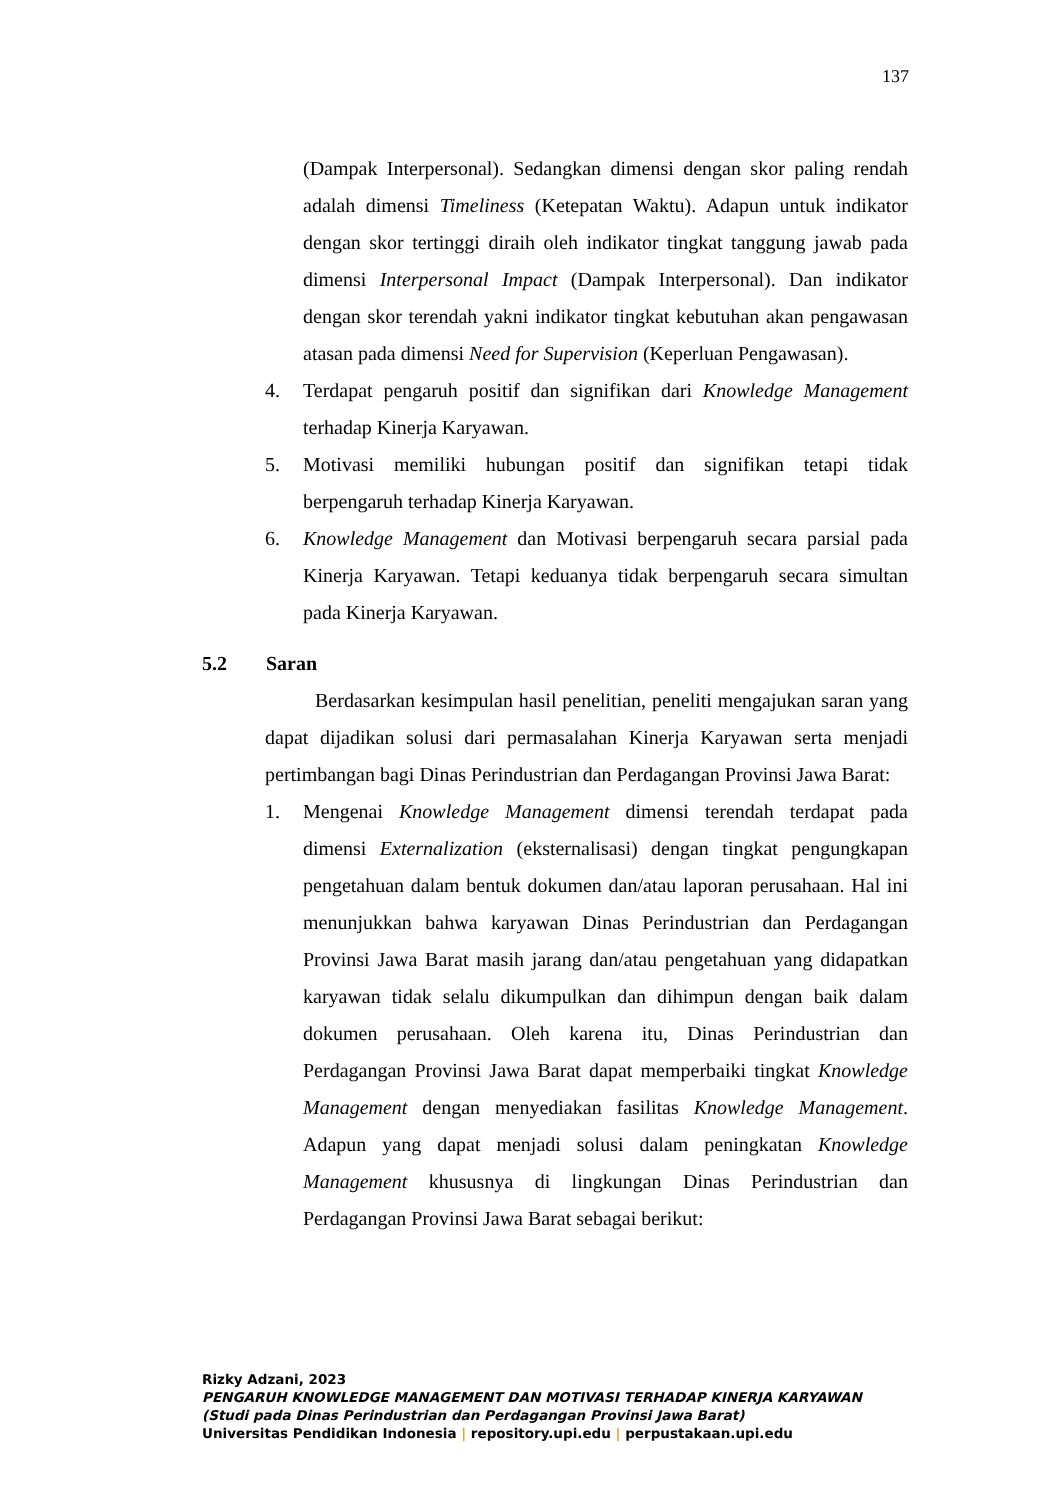137
(Dampak Interpersonal). Sedangkan dimensi dengan skor paling rendah adalah dimensi Timeliness (Ketepatan Waktu). Adapun untuk indikator dengan skor tertinggi diraih oleh indikator tingkat tanggung jawab pada dimensi Interpersonal Impact (Dampak Interpersonal). Dan indikator dengan skor terendah yakni indikator tingkat kebutuhan akan pengawasan atasan pada dimensi Need for Supervision (Keperluan Pengawasan).
4. Terdapat pengaruh positif dan signifikan dari Knowledge Management terhadap Kinerja Karyawan.
5. Motivasi memiliki hubungan positif dan signifikan tetapi tidak berpengaruh terhadap Kinerja Karyawan.
6. Knowledge Management dan Motivasi berpengaruh secara parsial pada Kinerja Karyawan. Tetapi keduanya tidak berpengaruh secara simultan pada Kinerja Karyawan.
5.2 Saran
Berdasarkan kesimpulan hasil penelitian, peneliti mengajukan saran yang dapat dijadikan solusi dari permasalahan Kinerja Karyawan serta menjadi pertimbangan bagi Dinas Perindustrian dan Perdagangan Provinsi Jawa Barat:
1. Mengenai Knowledge Management dimensi terendah terdapat pada dimensi Externalization (eksternalisasi) dengan tingkat pengungkapan pengetahuan dalam bentuk dokumen dan/atau laporan perusahaan. Hal ini menunjukkan bahwa karyawan Dinas Perindustrian dan Perdagangan Provinsi Jawa Barat masih jarang dan/atau pengetahuan yang didapatkan karyawan tidak selalu dikumpulkan dan dihimpun dengan baik dalam dokumen perusahaan. Oleh karena itu, Dinas Perindustrian dan Perdagangan Provinsi Jawa Barat dapat memperbaiki tingkat Knowledge Management dengan menyediakan fasilitas Knowledge Management. Adapun yang dapat menjadi solusi dalam peningkatan Knowledge Management khususnya di lingkungan Dinas Perindustrian dan Perdagangan Provinsi Jawa Barat sebagai berikut:
Rizky Adzani, 2023
PENGARUH KNOWLEDGE MANAGEMENT DAN MOTIVASI TERHADAP KINERJA KARYAWAN
(Studi pada Dinas Perindustrian dan Perdagangan Provinsi Jawa Barat)
Universitas Pendidikan Indonesia | repository.upi.edu | perpustakaan.upi.edu